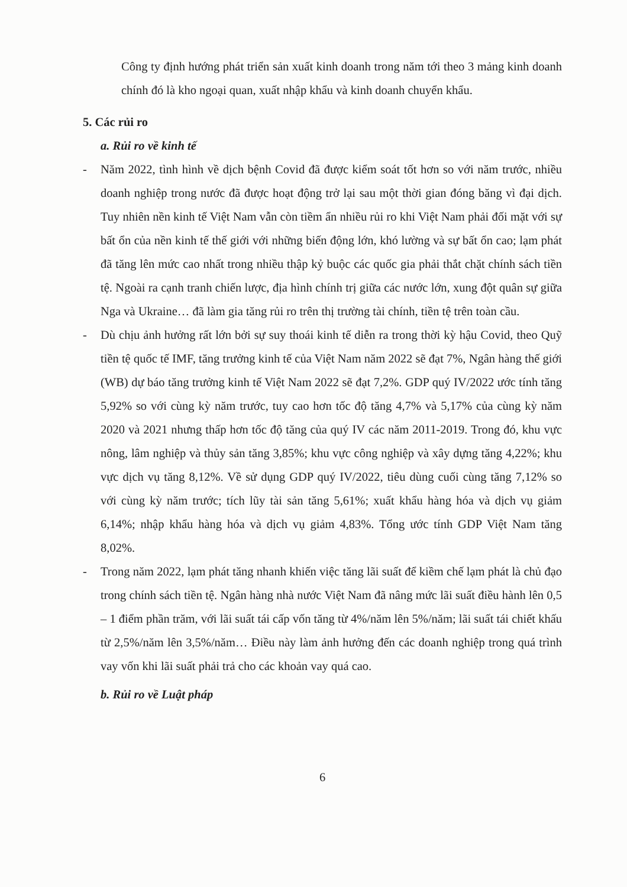Công ty định hướng phát triển sản xuất kinh doanh trong năm tới theo 3 mảng kinh doanh chính đó là kho ngoại quan, xuất nhập khẩu và kinh doanh chuyển khẩu.
5. Các rủi ro
a. Rủi ro về kinh tế
- Năm 2022, tình hình về dịch bệnh Covid đã được kiểm soát tốt hơn so với năm trước, nhiều doanh nghiệp trong nước đã được hoạt động trở lại sau một thời gian đóng băng vì đại dịch. Tuy nhiên nền kinh tế Việt Nam vẫn còn tiềm ẩn nhiều rủi ro khi Việt Nam phải đối mặt với sự bất ổn của nền kinh tế thế giới với những biến động lớn, khó lường và sự bất ổn cao; lạm phát đã tăng lên mức cao nhất trong nhiều thập kỷ buộc các quốc gia phải thắt chặt chính sách tiền tệ. Ngoài ra cạnh tranh chiến lược, địa hình chính trị giữa các nước lớn, xung đột quân sự giữa Nga và Ukraine… đã làm gia tăng rủi ro trên thị trường tài chính, tiền tệ trên toàn cầu.
- Dù chịu ảnh hưởng rất lớn bởi sự suy thoái kinh tế diễn ra trong thời kỳ hậu Covid, theo Quỹ tiền tệ quốc tế IMF, tăng trưởng kinh tế của Việt Nam năm 2022 sẽ đạt 7%, Ngân hàng thế giới (WB) dự báo tăng trưởng kinh tế Việt Nam 2022 sẽ đạt 7,2%. GDP quý IV/2022 ước tính tăng 5,92% so với cùng kỳ năm trước, tuy cao hơn tốc độ tăng 4,7% và 5,17% của cùng kỳ năm 2020 và 2021 nhưng thấp hơn tốc độ tăng của quý IV các năm 2011-2019. Trong đó, khu vực nông, lâm nghiệp và thủy sản tăng 3,85%; khu vực công nghiệp và xây dựng tăng 4,22%; khu vực dịch vụ tăng 8,12%. Về sử dụng GDP quý IV/2022, tiêu dùng cuối cùng tăng 7,12% so với cùng kỳ năm trước; tích lũy tài sản tăng 5,61%; xuất khẩu hàng hóa và dịch vụ giảm 6,14%; nhập khẩu hàng hóa và dịch vụ giảm 4,83%. Tổng ước tính GDP Việt Nam tăng 8,02%.
- Trong năm 2022, lạm phát tăng nhanh khiến việc tăng lãi suất để kiềm chế lạm phát là chủ đạo trong chính sách tiền tệ. Ngân hàng nhà nước Việt Nam đã nâng mức lãi suất điều hành lên 0,5 – 1 điểm phần trăm, với lãi suất tái cấp vốn tăng từ 4%/năm lên 5%/năm; lãi suất tái chiết khấu từ 2,5%/năm lên 3,5%/năm… Điều này làm ảnh hưởng đến các doanh nghiệp trong quá trình vay vốn khi lãi suất phải trả cho các khoản vay quá cao.
b. Rủi ro về Luật pháp
6